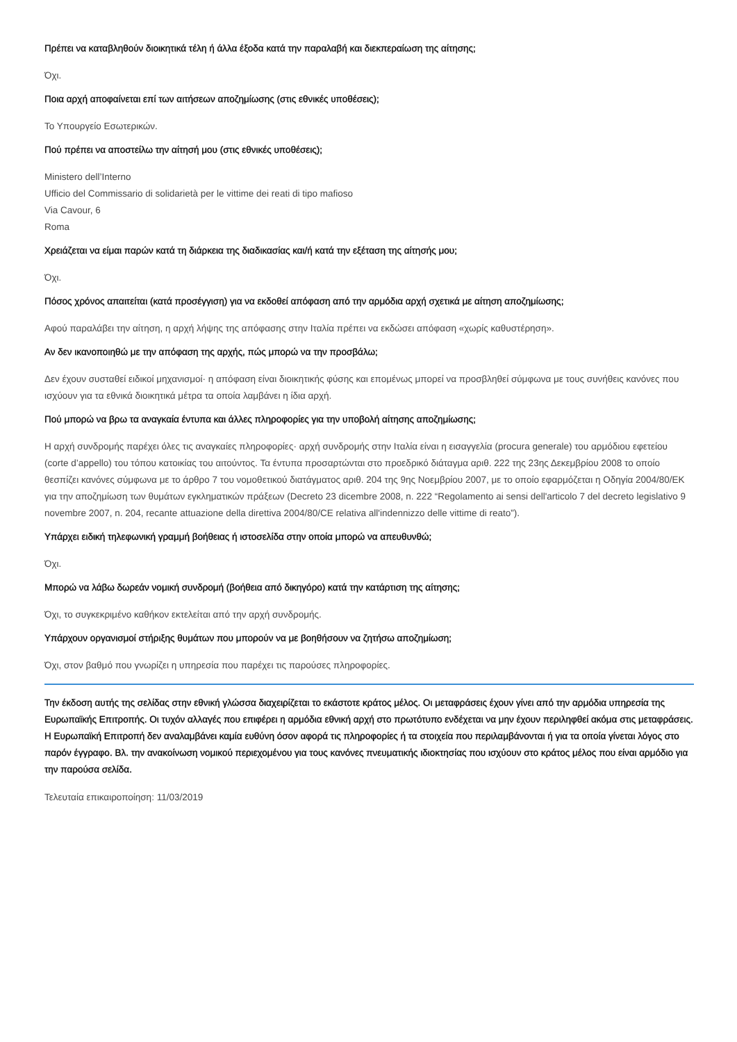Πρέπει να καταβληθούν διοικητικά τέλη ή άλλα έξοδα κατά την παραλαβή και διεκπεραίωση της αίτησης;
Όχι.
Ποια αρχή αποφαίνεται επί των αιτήσεων αποζημίωσης (στις εθνικές υποθέσεις);
Το Υπουργείο Εσωτερικών.
Πού πρέπει να αποστείλω την αίτησή μου (στις εθνικές υποθέσεις);
Ministero dell’Interno
Ufficio del Commissario di solidarietà per le vittime dei reati di tipo mafioso
Via Cavour, 6
Roma
Χρειάζεται να είμαι παρών κατά τη διάρκεια της διαδικασίας και/ή κατά την εξέταση της αίτησής μου;
Όχι.
Πόσος χρόνος απαιτείται (κατά προσέγγιση) για να εκδοθεί απόφαση από την αρμόδια αρχή σχετικά με αίτηση αποζημίωσης;
Αφού παραλάβει την αίτηση, η αρχή λήψης της απόφασης στην Ιταλία πρέπει να εκδώσει απόφαση «χωρίς καθυστέρηση».
Αν δεν ικανοποιηθώ με την απόφαση της αρχής, πώς μπορώ να την προσβάλω;
Δεν έχουν συσταθεί ειδικοί μηχανισμοί· η απόφαση είναι διοικητικής φύσης και επομένως μπορεί να προσβληθεί σύμφωνα με τους συνήθεις κανόνες που ισχύουν για τα εθνικά διοικητικά μέτρα τα οποία λαμβάνει η ίδια αρχή.
Πού μπορώ να βρω τα αναγκαία έντυπα και άλλες πληροφορίες για την υποβολή αίτησης αποζημίωσης;
Η αρχή συνδρομής παρέχει όλες τις αναγκαίες πληροφορίες· αρχή συνδρομής στην Ιταλία είναι η εισαγγελία (procura generale) του αρμόδιου εφετείου (corte d’appello) του τόπου κατοικίας του αιτούντος. Τα έντυπα προσαρτώνται στο προεδρικό διάταγμα αριθ. 222 της 23ης Δεκεμβρίου 2008 το οποίο θεσπίζει κανόνες σύμφωνα με το άρθρο 7 του νομοθετικού διατάγματος αριθ. 204 της 9ης Νοεμβρίου 2007, με το οποίο εφαρμόζεται η Οδηγία 2004/80/ΕΚ για την αποζημίωση των θυμάτων εγκληματικών πράξεων (Decreto 23 dicembre 2008, n. 222 “Regolamento ai sensi dell'articolo 7 del decreto legislativo 9 novembre 2007, n. 204, recante attuazione della direttiva 2004/80/CE relativa all'indennizzo delle vittime di reato”).
Υπάρχει ειδική τηλεφωνική γραμμή βοήθειας ή ιστοσελίδα στην οποία μπορώ να απευθυνθώ;
Όχι.
Μπορώ να λάβω δωρεάν νομική συνδρομή (βοήθεια από δικηγόρο) κατά την κατάρτιση της αίτησης;
Όχι, το συγκεκριμένο καθήκον εκτελείται από την αρχή συνδρομής.
Υπάρχουν οργανισμοί στήριξης θυμάτων που μπορούν να με βοηθήσουν να ζητήσω αποζημίωση;
Όχι, στον βαθμό που γνωρίζει η υπηρεσία που παρέχει τις παρούσες πληροφορίες.
Την έκδοση αυτής της σελίδας στην εθνική γλώσσα διαχειρίζεται το εκάστοτε κράτος μέλος. Οι μεταφράσεις έχουν γίνει από την αρμόδια υπηρεσία της Ευρωπαϊκής Επιτροπής. Οι τυχόν αλλαγές που επιφέρει η αρμόδια εθνική αρχή στο πρωτότυπο ενδέχεται να μην έχουν περιληφθεί ακόμα στις μεταφράσεις. Η Ευρωπαϊκή Επιτροπή δεν αναλαμβάνει καμία ευθύνη όσον αφορά τις πληροφορίες ή τα στοιχεία που περιλαμβάνονται ή για τα οποία γίνεται λόγος στο παρόν έγγραφο. Βλ. την ανακοίνωση νομικού περιεχομένου για τους κανόνες πνευματικής ιδιοκτησίας που ισχύουν στο κράτος μέλος που είναι αρμόδιο για την παρούσα σελίδα.
Τελευταία επικαιροποίηση: 11/03/2019